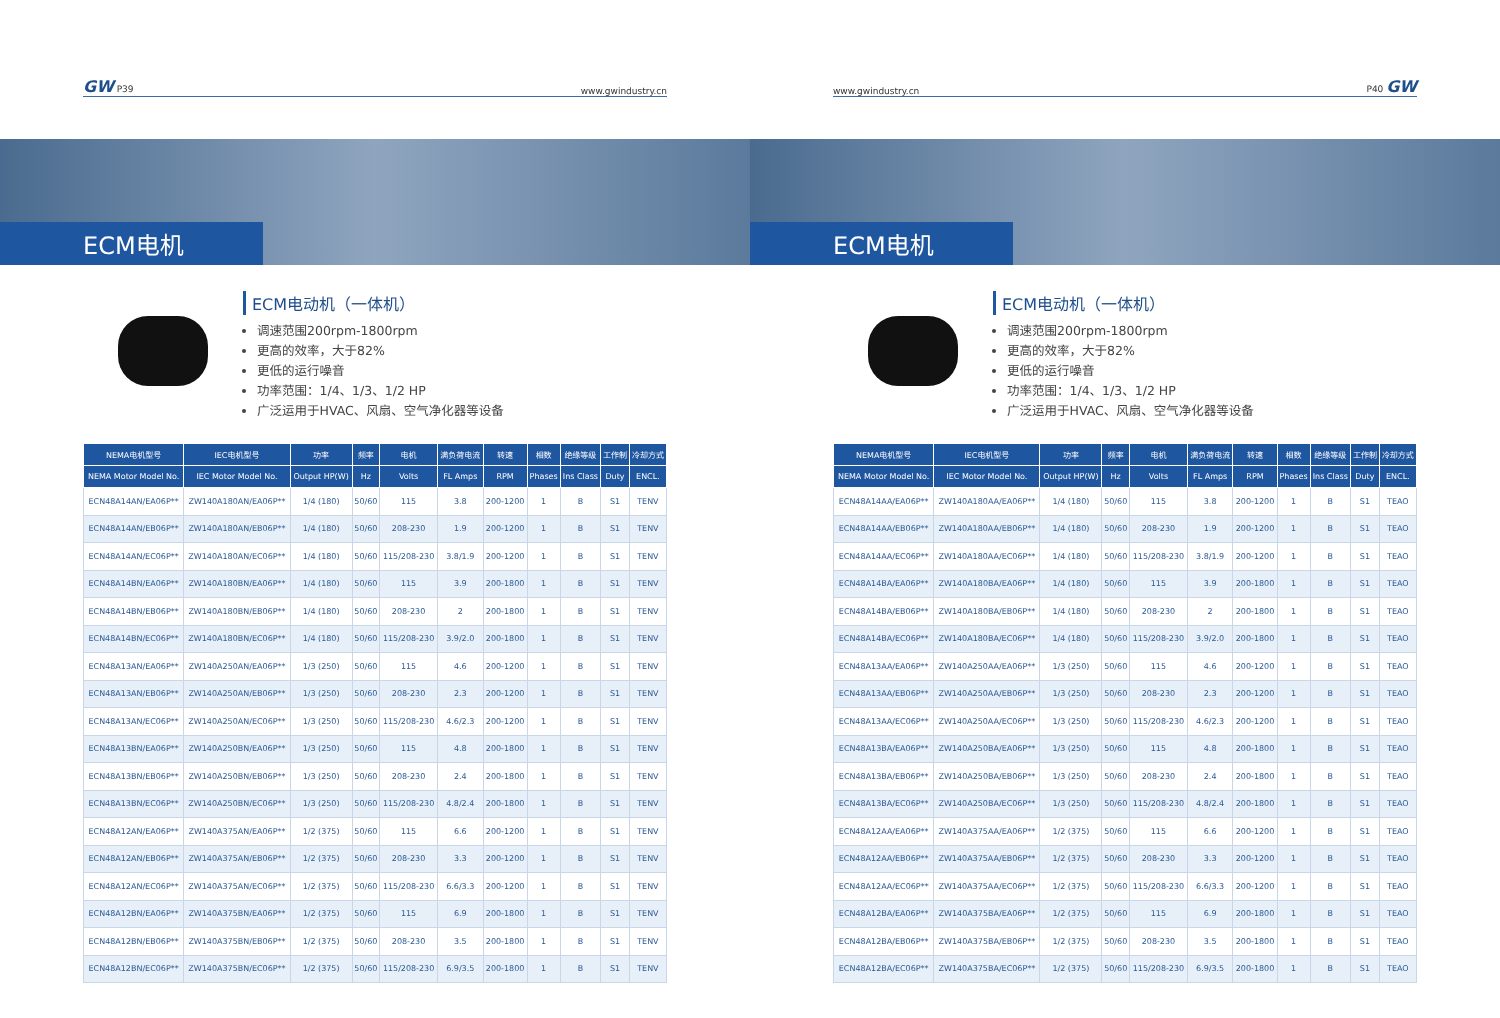GW P39 www.gwindustry.cn
ECM电机
ECM电动机（一体机）
调速范围200rpm-1800rpm
更高的效率，大于82%
更低的运行噪音
功率范围：1/4、1/3、1/2 HP
广泛运用于HVAC、风扇、空气净化器等设备
| NEMA电机型号 | IEC电机型号 | 功率 | 频率 | 电机 | 满负荷电流 | 转速 | 相数 | 绝缘等级 | 工作制 | 冷却方式 |
| --- | --- | --- | --- | --- | --- | --- | --- | --- | --- | --- |
| NEMA Motor Model No. | IEC Motor Model No. | Output HP(W) | Hz | Volts | FL Amps | RPM | Phases | Ins Class | Duty | ENCL. |
| ECN48A14AN/EA06P** | ZW140A180AN/EA06P** | 1/4 (180) | 50/60 | 115 | 3.8 | 200-1200 | 1 | B | S1 | TENV |
| ECN48A14AN/EB06P** | ZW140A180AN/EB06P** | 1/4 (180) | 50/60 | 208-230 | 1.9 | 200-1200 | 1 | B | S1 | TENV |
| ECN48A14AN/EC06P** | ZW140A180AN/EC06P** | 1/4 (180) | 50/60 | 115/208-230 | 3.8/1.9 | 200-1200 | 1 | B | S1 | TENV |
| ECN48A14BN/EA06P** | ZW140A180BN/EA06P** | 1/4 (180) | 50/60 | 115 | 3.9 | 200-1800 | 1 | B | S1 | TENV |
| ECN48A14BN/EB06P** | ZW140A180BN/EB06P** | 1/4 (180) | 50/60 | 208-230 | 2 | 200-1800 | 1 | B | S1 | TENV |
| ECN48A14BN/EC06P** | ZW140A180BN/EC06P** | 1/4 (180) | 50/60 | 115/208-230 | 3.9/2.0 | 200-1800 | 1 | B | S1 | TENV |
| ECN48A13AN/EA06P** | ZW140A250AN/EA06P** | 1/3 (250) | 50/60 | 115 | 4.6 | 200-1200 | 1 | B | S1 | TENV |
| ECN48A13AN/EB06P** | ZW140A250AN/EB06P** | 1/3 (250) | 50/60 | 208-230 | 2.3 | 200-1200 | 1 | B | S1 | TENV |
| ECN48A13AN/EC06P** | ZW140A250AN/EC06P** | 1/3 (250) | 50/60 | 115/208-230 | 4.6/2.3 | 200-1200 | 1 | B | S1 | TENV |
| ECN48A13BN/EA06P** | ZW140A250BN/EA06P** | 1/3 (250) | 50/60 | 115 | 4.8 | 200-1800 | 1 | B | S1 | TENV |
| ECN48A13BN/EB06P** | ZW140A250BN/EB06P** | 1/3 (250) | 50/60 | 208-230 | 2.4 | 200-1800 | 1 | B | S1 | TENV |
| ECN48A13BN/EC06P** | ZW140A250BN/EC06P** | 1/3 (250) | 50/60 | 115/208-230 | 4.8/2.4 | 200-1800 | 1 | B | S1 | TENV |
| ECN48A12AN/EA06P** | ZW140A375AN/EA06P** | 1/2 (375) | 50/60 | 115 | 6.6 | 200-1200 | 1 | B | S1 | TENV |
| ECN48A12AN/EB06P** | ZW140A375AN/EB06P** | 1/2 (375) | 50/60 | 208-230 | 3.3 | 200-1200 | 1 | B | S1 | TENV |
| ECN48A12AN/EC06P** | ZW140A375AN/EC06P** | 1/2 (375) | 50/60 | 115/208-230 | 6.6/3.3 | 200-1200 | 1 | B | S1 | TENV |
| ECN48A12BN/EA06P** | ZW140A375BN/EA06P** | 1/2 (375) | 50/60 | 115 | 6.9 | 200-1800 | 1 | B | S1 | TENV |
| ECN48A12BN/EB06P** | ZW140A375BN/EB06P** | 1/2 (375) | 50/60 | 208-230 | 3.5 | 200-1800 | 1 | B | S1 | TENV |
| ECN48A12BN/EC06P** | ZW140A375BN/EC06P** | 1/2 (375) | 50/60 | 115/208-230 | 6.9/3.5 | 200-1800 | 1 | B | S1 | TENV |
www.gwindustry.cn P40 GW
ECM电机
ECM电动机（一体机）
调速范围200rpm-1800rpm
更高的效率，大于82%
更低的运行噪音
功率范围：1/4、1/3、1/2 HP
广泛运用于HVAC、风扇、空气净化器等设备
| NEMA电机型号 | IEC电机型号 | 功率 | 频率 | 电机 | 满负荷电流 | 转速 | 相数 | 绝缘等级 | 工作制 | 冷却方式 |
| --- | --- | --- | --- | --- | --- | --- | --- | --- | --- | --- |
| NEMA Motor Model No. | IEC Motor Model No. | Output HP(W) | Hz | Volts | FL Amps | RPM | Phases | Ins Class | Duty | ENCL. |
| ECN48A14AA/EA06P** | ZW140A180AA/EA06P** | 1/4 (180) | 50/60 | 115 | 3.8 | 200-1200 | 1 | B | S1 | TEAO |
| ECN48A14AA/EB06P** | ZW140A180AA/EB06P** | 1/4 (180) | 50/60 | 208-230 | 1.9 | 200-1200 | 1 | B | S1 | TEAO |
| ECN48A14AA/EC06P** | ZW140A180AA/EC06P** | 1/4 (180) | 50/60 | 115/208-230 | 3.8/1.9 | 200-1200 | 1 | B | S1 | TEAO |
| ECN48A14BA/EA06P** | ZW140A180BA/EA06P** | 1/4 (180) | 50/60 | 115 | 3.9 | 200-1800 | 1 | B | S1 | TEAO |
| ECN48A14BA/EB06P** | ZW140A180BA/EB06P** | 1/4 (180) | 50/60 | 208-230 | 2 | 200-1800 | 1 | B | S1 | TEAO |
| ECN48A14BA/EC06P** | ZW140A180BA/EC06P** | 1/4 (180) | 50/60 | 115/208-230 | 3.9/2.0 | 200-1800 | 1 | B | S1 | TEAO |
| ECN48A13AA/EA06P** | ZW140A250AA/EA06P** | 1/3 (250) | 50/60 | 115 | 4.6 | 200-1200 | 1 | B | S1 | TEAO |
| ECN48A13AA/EB06P** | ZW140A250AA/EB06P** | 1/3 (250) | 50/60 | 208-230 | 2.3 | 200-1200 | 1 | B | S1 | TEAO |
| ECN48A13AA/EC06P** | ZW140A250AA/EC06P** | 1/3 (250) | 50/60 | 115/208-230 | 4.6/2.3 | 200-1200 | 1 | B | S1 | TEAO |
| ECN48A13BA/EA06P** | ZW140A250BA/EA06P** | 1/3 (250) | 50/60 | 115 | 4.8 | 200-1800 | 1 | B | S1 | TEAO |
| ECN48A13BA/EB06P** | ZW140A250BA/EB06P** | 1/3 (250) | 50/60 | 208-230 | 2.4 | 200-1800 | 1 | B | S1 | TEAO |
| ECN48A13BA/EC06P** | ZW140A250BA/EC06P** | 1/3 (250) | 50/60 | 115/208-230 | 4.8/2.4 | 200-1800 | 1 | B | S1 | TEAO |
| ECN48A12AA/EA06P** | ZW140A375AA/EA06P** | 1/2 (375) | 50/60 | 115 | 6.6 | 200-1200 | 1 | B | S1 | TEAO |
| ECN48A12AA/EB06P** | ZW140A375AA/EB06P** | 1/2 (375) | 50/60 | 208-230 | 3.3 | 200-1200 | 1 | B | S1 | TEAO |
| ECN48A12AA/EC06P** | ZW140A375AA/EC06P** | 1/2 (375) | 50/60 | 115/208-230 | 6.6/3.3 | 200-1200 | 1 | B | S1 | TEAO |
| ECN48A12BA/EA06P** | ZW140A375BA/EA06P** | 1/2 (375) | 50/60 | 115 | 6.9 | 200-1800 | 1 | B | S1 | TEAO |
| ECN48A12BA/EB06P** | ZW140A375BA/EB06P** | 1/2 (375) | 50/60 | 208-230 | 3.5 | 200-1800 | 1 | B | S1 | TEAO |
| ECN48A12BA/EC06P** | ZW140A375BA/EC06P** | 1/2 (375) | 50/60 | 115/208-230 | 6.9/3.5 | 200-1800 | 1 | B | S1 | TEAO |